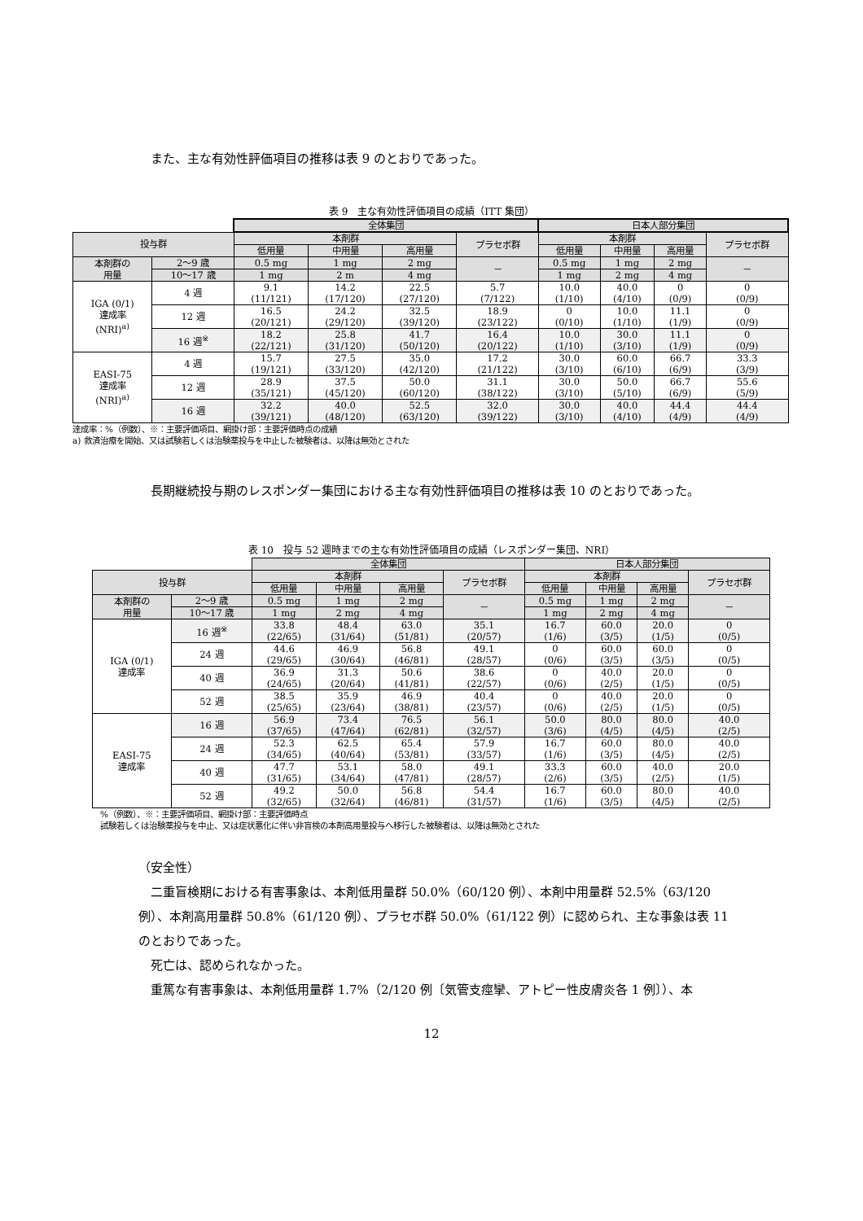また、主な有効性評価項目の推移は表 9 のとおりであった。
表 9　主な有効性評価項目の成績（ITT 集団）
| | | | 全体集団 | | | | 日本人部分集団 | | | |
| 投与群 | | | 本剤群 | | | プラセボ群 | 本剤群 | | | プラセボ群 |
| | | | 低用量 | 中用量 | 高用量 | | 低用量 | 中用量 | 高用量 | |
| 本剤群の 用量 | 2～9 歳 | | 0.5 mg | 1 mg | 2 mg | － | 0.5 mg | 1 mg | 2 mg | － |
| | 10～17 歳 | | 1 mg | 2 m | 4 mg | | 1 mg | 2 mg | 4 mg | |
| IGA (0/1) 達成率 (NRI)<sup>a)</sup> | | 4 週 | 9.1 (11/121) | 14.2 (17/120) | 22.5 (27/120) | 5.7 (7/122) | 10.0 (1/10) | 40.0 (4/10) | 0 (0/9) | 0 (0/9) |
| | | 12 週 | 16.5 (20/121) | 24.2 (29/120) | 32.5 (39/120) | 18.9 (23/122) | 0 (0/10) | 10.0 (1/10) | 11.1 (1/9) | 0 (0/9) |
| | | 16 週<sup>※</sup> | 18.2 (22/121) | 25.8 (31/120) | 41.7 (50/120) | 16.4 (20/122) | 10.0 (1/10) | 30.0 (3/10) | 11.1 (1/9) | 0 (0/9) |
| EASI-75 達成率 (NRI)<sup>a)</sup> | | 4 週 | 15.7 (19/121) | 27.5 (33/120) | 35.0 (42/120) | 17.2 (21/122) | 30.0 (3/10) | 60.0 (6/10) | 66.7 (6/9) | 33.3 (3/9) |
| | | 12 週 | 28.9 (35/121) | 37.5 (45/120) | 50.0 (60/120) | 31.1 (38/122) | 30.0 (3/10) | 50.0 (5/10) | 66.7 (6/9) | 55.6 (5/9) |
| | | 16 週 | 32.2 (39/121) | 40.0 (48/120) | 52.5 (63/120) | 32.0 (39/122) | 30.0 (3/10) | 40.0 (4/10) | 44.4 (4/9) | 44.4 (4/9) |
達成率：%（例数）、※：主要評価項目、網掛け部：主要評価時点の成績
a) 救済治療を開始、又は試験若しくは治験薬投与を中止した被験者は、以降は無効とされた
長期継続投与期のレスポンダー集団における主な有効性評価項目の推移は表 10 のとおりであった。
表 10　投与 52 週時までの主な有効性評価項目の成績（レスポンダー集団、NRI）
| | | | 全体集団 | | | | 日本人部分集団 | | | |
| 投与群 | | | 本剤群 | | | プラセボ群 | 本剤群 | | | プラセボ群 |
| | | | 低用量 | 中用量 | 高用量 | | 低用量 | 中用量 | 高用量 | |
| 本剤群の 用量 | 2～9 歳 | | 0.5 mg | 1 mg | 2 mg | － | 0.5 mg | 1 mg | 2 mg | － |
| | 10～17 歳 | | 1 mg | 2 mg | 4 mg | | 1 mg | 2 mg | 4 mg | |
| IGA (0/1) 達成率 | | 16 週<sup>※</sup> | 33.8 (22/65) | 48.4 (31/64) | 63.0 (51/81) | 35.1 (20/57) | 16.7 (1/6) | 60.0 (3/5) | 20.0 (1/5) | 0 (0/5) |
| | | 24 週 | 44.6 (29/65) | 46.9 (30/64) | 56.8 (46/81) | 49.1 (28/57) | 0 (0/6) | 60.0 (3/5) | 60.0 (3/5) | 0 (0/5) |
| | | 40 週 | 36.9 (24/65) | 31.3 (20/64) | 50.6 (41/81) | 38.6 (22/57) | 0 (0/6) | 40.0 (2/5) | 20.0 (1/5) | 0 (0/5) |
| | | 52 週 | 38.5 (25/65) | 35.9 (23/64) | 46.9 (38/81) | 40.4 (23/57) | 0 (0/6) | 40.0 (2/5) | 20.0 (1/5) | 0 (0/5) |
| EASI-75 達成率 | | 16 週 | 56.9 (37/65) | 73.4 (47/64) | 76.5 (62/81) | 56.1 (32/57) | 50.0 (3/6) | 80.0 (4/5) | 80.0 (4/5) | 40.0 (2/5) |
| | | 24 週 | 52.3 (34/65) | 62.5 (40/64) | 65.4 (53/81) | 57.9 (33/57) | 16.7 (1/6) | 60.0 (3/5) | 80.0 (4/5) | 40.0 (2/5) |
| | | 40 週 | 47.7 (31/65) | 53.1 (34/64) | 58.0 (47/81) | 49.1 (28/57) | 33.3 (2/6) | 60.0 (3/5) | 40.0 (2/5) | 20.0 (1/5) |
| | | 52 週 | 49.2 (32/65) | 50.0 (32/64) | 56.8 (46/81) | 54.4 (31/57) | 16.7 (1/6) | 60.0 (3/5) | 80.0 (4/5) | 40.0 (2/5) |
%（例数）、※：主要評価項目、網掛け部：主要評価時点
試験若しくは治験薬投与を中止、又は症状悪化に伴い非盲検の本剤高用量投与へ移行した被験者は、以降は無効とされた
（安全性）
二重盲検期における有害事象は、本剤低用量群 50.0%（60/120 例）、本剤中用量群 52.5%（63/120 例）、本剤高用量群 50.8%（61/120 例）、プラセボ群 50.0%（61/122 例）に認められ、主な事象は表 11 のとおりであった。
死亡は、認められなかった。
重篤な有害事象は、本剤低用量群 1.7%（2/120 例〔気管支痙攣、アトピー性皮膚炎各 1 例〕）、本
12